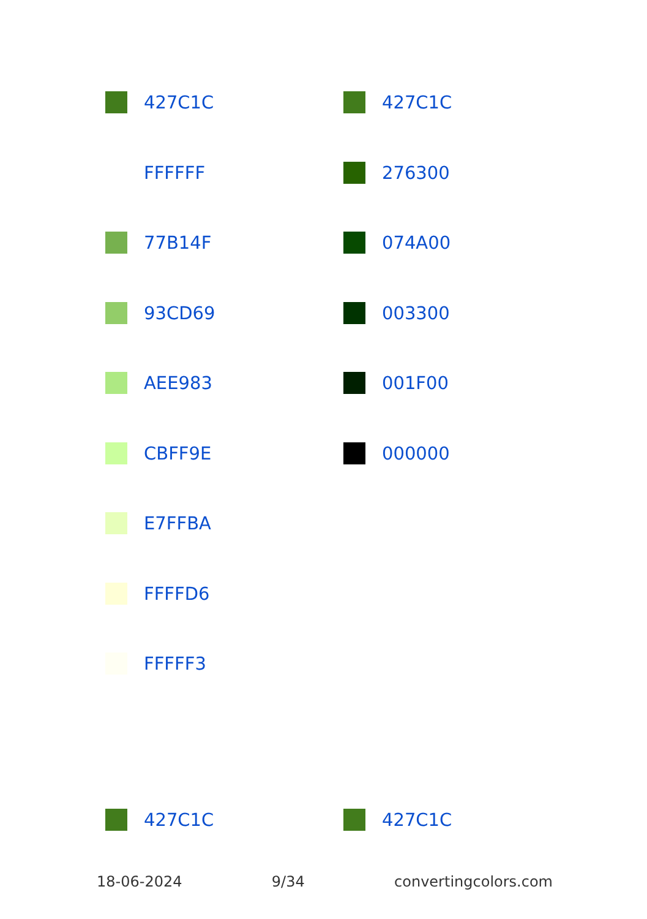427C1C
FFFFFF
77B14F
93CD69
AEE983
CBFF9E
E7FFBA
FFFFD6
FFFFF3
427C1C
276300
074A00
003300
001F00
000000
427C1C 427C1C
18-06-2024 9/34 convertingcolors.com